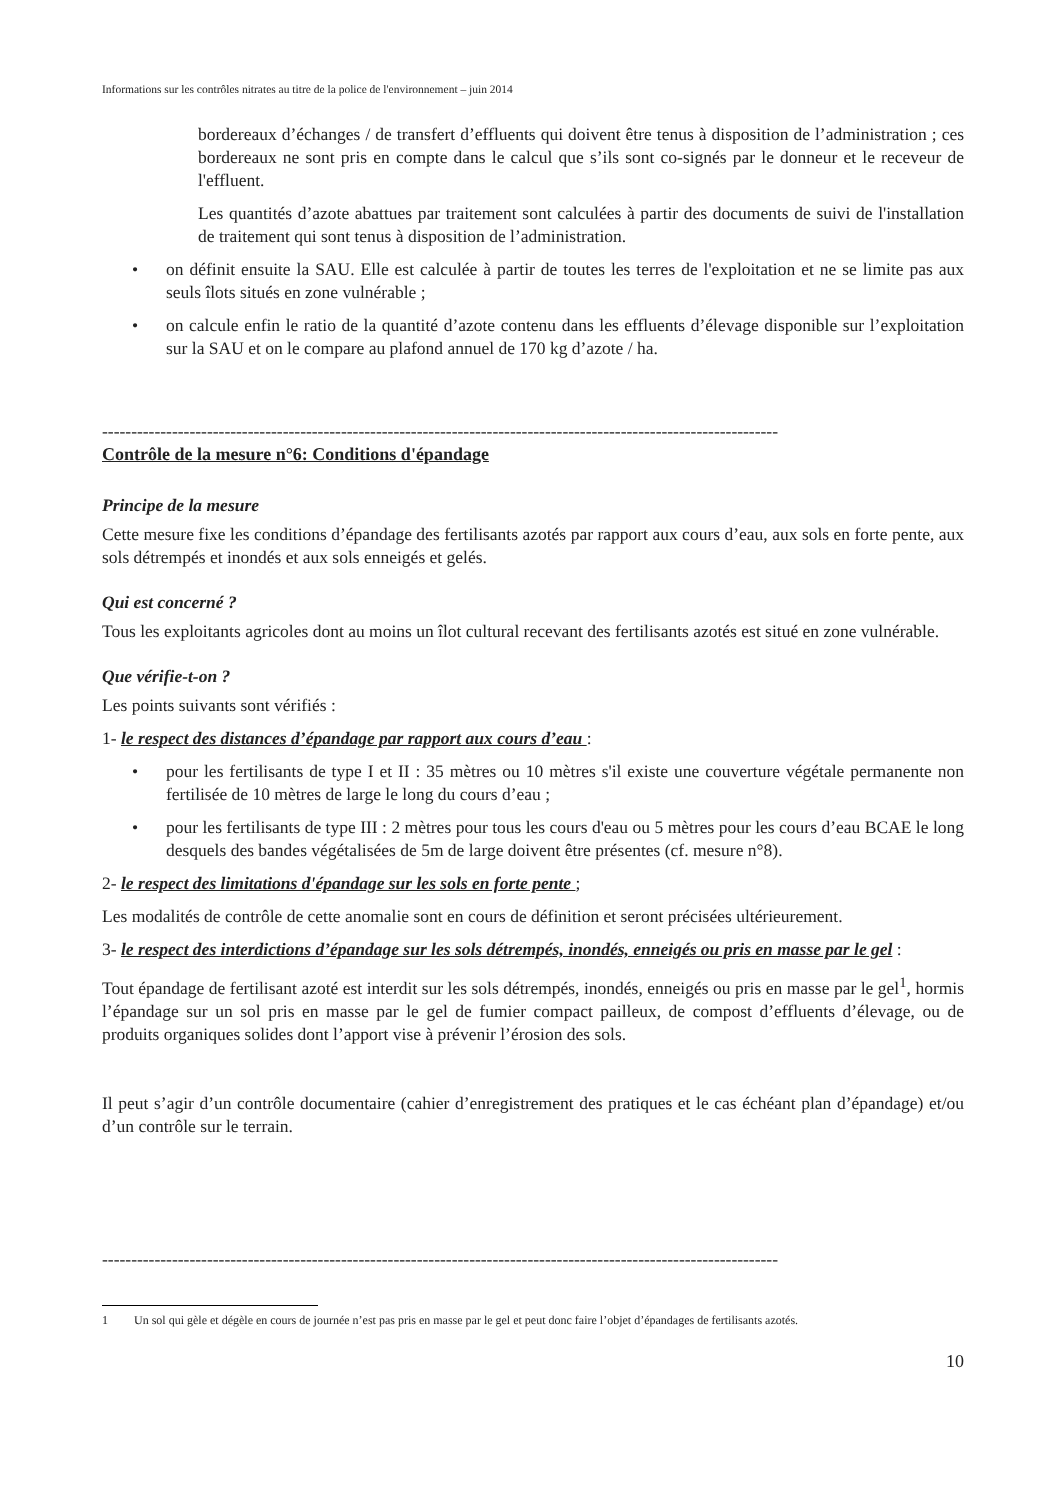Informations sur les contrôles nitrates au titre de la police de l'environnement – juin 2014
bordereaux d’échanges / de transfert d’effluents qui doivent être tenus à disposition de l’administration ; ces bordereaux ne sont pris en compte dans le calcul que s’ils sont co-signés par le donneur et le receveur de l'effluent.
Les quantités d’azote abattues par traitement sont calculées à partir des documents de suivi de l'installation de traitement qui sont tenus à disposition de l’administration.
• on définit ensuite la SAU. Elle est calculée à partir de toutes les terres de l'exploitation et ne se limite pas aux seuls îlots situés en zone vulnérable ;
• on calcule enfin le ratio de la quantité d’azote contenu dans les effluents d’élevage disponible sur l’exploitation sur la SAU et on le compare au plafond annuel de 170 kg d’azote / ha.
--------------------------------------------------------------------------------------------------------------------
Contrôle de la mesure n°6: Conditions d'épandage
Principe de la mesure
Cette mesure fixe les conditions d’épandage des fertilisants azotés par rapport aux cours d’eau, aux sols en forte pente, aux sols détrempés et inondés et aux sols enneigés et gelés.
Qui est concerné ?
Tous les exploitants agricoles dont au moins un îlot cultural recevant des fertilisants azotés est situé en zone vulnérable.
Que vérifie-t-on ?
Les points suivants sont vérifiés :
1- le respect des distances d’épandage par rapport aux cours d’eau :
• pour les fertilisants de type I et II : 35 mètres ou 10 mètres s'il existe une couverture végétale permanente non fertilisée de 10 mètres de large le long du cours d’eau ;
• pour les fertilisants de type III : 2 mètres pour tous les cours d'eau ou 5 mètres pour les cours d’eau BCAE le long desquels des bandes végétalisées de 5m de large doivent être présentes (cf. mesure n°8).
2- le respect des limitations d'épandage sur les sols en forte pente ;
Les modalités de contrôle de cette anomalie sont en cours de définition et seront précisées ultérieurement.
3- le respect des interdictions d’épandage sur les sols détrempés, inondés, enneigés ou pris en masse par le gel :
Tout épandage de fertilisant azoté est interdit sur les sols détrempés, inondés, enneigés ou pris en masse par le gel<sup>1</sup>, hormis l’épandage sur un sol pris en masse par le gel de fumier compact pailleux, de compost d’effluents d’élevage, ou de produits organiques solides dont l’apport vise à prévenir l’érosion des sols.
Il peut s’agir d’un contrôle documentaire (cahier d’enregistrement des pratiques et le cas échéant plan d’épandage) et/ou d’un contrôle sur le terrain.
--------------------------------------------------------------------------------------------------------------------
1 Un sol qui gèle et dégèle en cours de journée n’est pas pris en masse par le gel et peut donc faire l’objet d’épandages de fertilisants azotés.
10